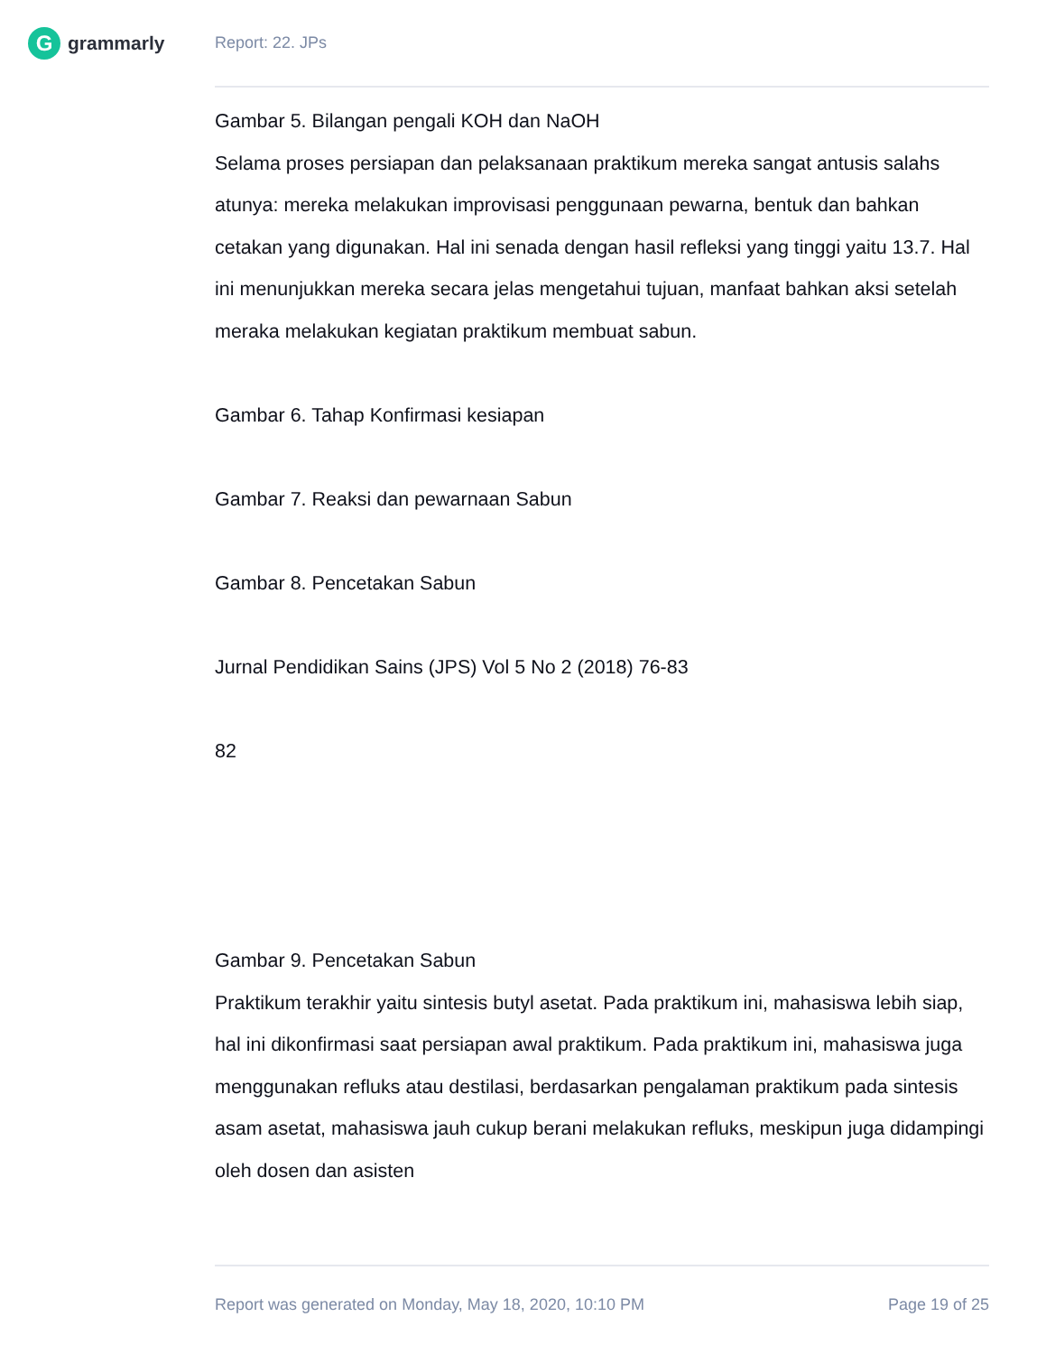G
grammarly
Report: 22. JPs
Gambar 5. Bilangan pengali KOH dan NaOH
Selama proses persiapan dan pelaksanaan praktikum mereka sangat antusis salahs atunya: mereka melakukan improvisasi penggunaan pewarna, bentuk dan bahkan cetakan yang digunakan. Hal ini senada dengan hasil refleksi yang tinggi yaitu 13.7. Hal ini menunjukkan mereka secara jelas mengetahui tujuan, manfaat bahkan aksi setelah meraka melakukan kegiatan praktikum membuat sabun.
Gambar 6. Tahap Konfirmasi kesiapan
Gambar 7. Reaksi dan pewarnaan Sabun
Gambar 8. Pencetakan Sabun
Jurnal Pendidikan Sains (JPS) Vol 5 No 2 (2018) 76-83
82
Gambar 9. Pencetakan Sabun
Praktikum terakhir yaitu sintesis butyl asetat. Pada praktikum ini, mahasiswa lebih siap, hal ini dikonfirmasi saat persiapan awal praktikum. Pada praktikum ini, mahasiswa juga menggunakan refluks atau destilasi, berdasarkan pengalaman praktikum pada sintesis asam asetat, mahasiswa jauh cukup berani melakukan refluks, meskipun juga didampingi oleh dosen dan asisten
Report was generated on Monday, May 18, 2020, 10:10 PM Page 19 of 25